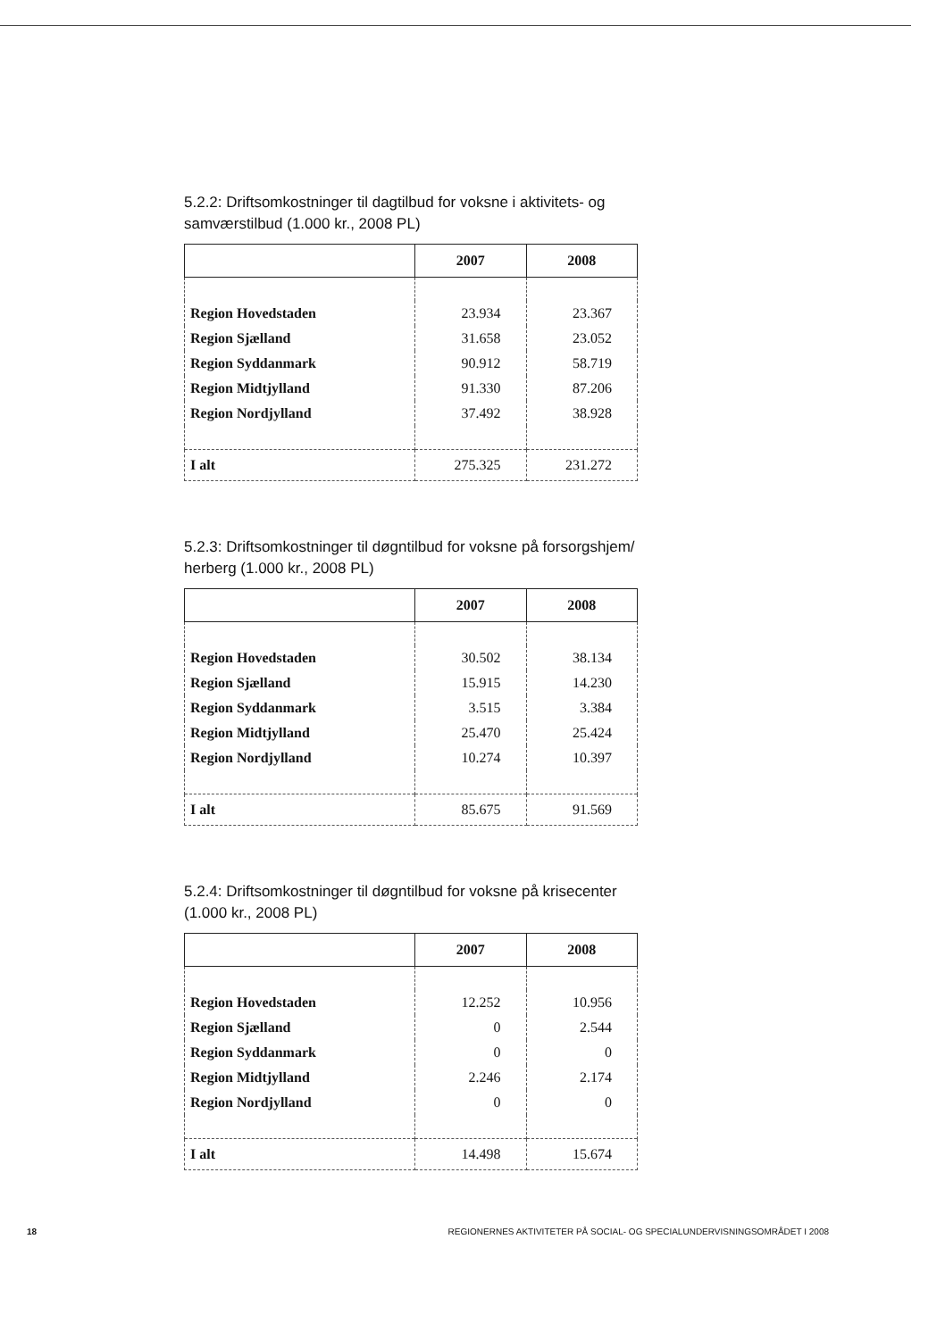5.2.2: Driftsomkostninger til dagtilbud for voksne i aktivitets- og samværstilbud (1.000 kr., 2008 PL)
| | 2007 | 2008 |
| --- | --- | --- |
| Region Hovedstaden | 23.934 | 23.367 |
| Region Sjælland | 31.658 | 23.052 |
| Region Syddanmark | 90.912 | 58.719 |
| Region Midtjylland | 91.330 | 87.206 |
| Region Nordjylland | 37.492 | 38.928 |
| I alt | 275.325 | 231.272 |
5.2.3: Driftsomkostninger til døgntilbud for voksne på forsorgshjem/ herberg (1.000 kr., 2008 PL)
| | 2007 | 2008 |
| --- | --- | --- |
| Region Hovedstaden | 30.502 | 38.134 |
| Region Sjælland | 15.915 | 14.230 |
| Region Syddanmark | 3.515 | 3.384 |
| Region Midtjylland | 25.470 | 25.424 |
| Region Nordjylland | 10.274 | 10.397 |
| I alt | 85.675 | 91.569 |
5.2.4: Driftsomkostninger til døgntilbud for voksne på krisecenter (1.000 kr., 2008 PL)
| | 2007 | 2008 |
| --- | --- | --- |
| Region Hovedstaden | 12.252 | 10.956 |
| Region Sjælland | 0 | 2.544 |
| Region Syddanmark | 0 | 0 |
| Region Midtjylland | 2.246 | 2.174 |
| Region Nordjylland | 0 | 0 |
| I alt | 14.498 | 15.674 |
18 REGIONERNES AKTIVITETER PÅ SOCIAL- OG SPECIALUNDERVISNINGSOMRÅDET I 2008